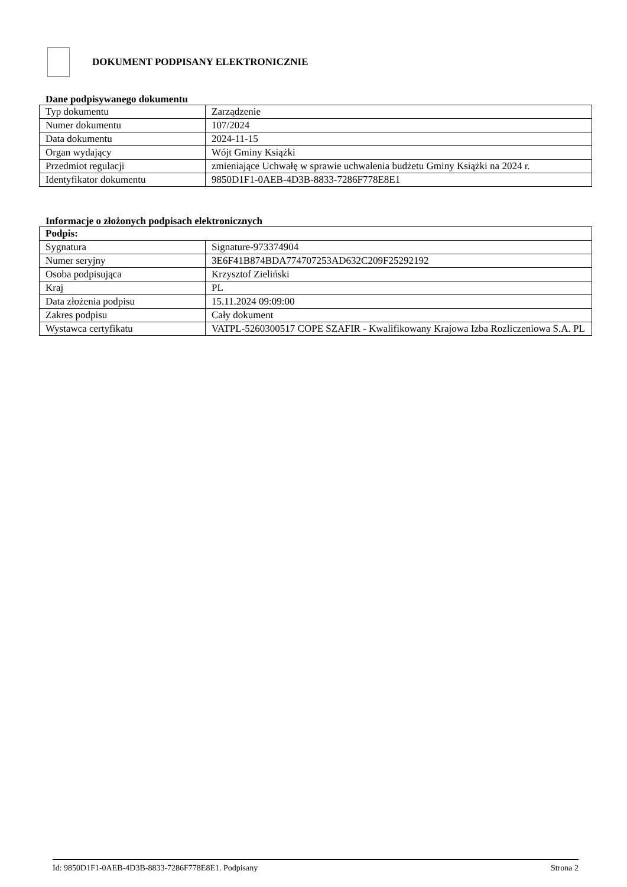DOKUMENT PODPISANY ELEKTRONICZNIE
Dane podpisywanego dokumentu
| Typ dokumentu | Zarządzenie |
| Numer dokumentu | 107/2024 |
| Data dokumentu | 2024-11-15 |
| Organ wydający | Wójt Gminy Książki |
| Przedmiot regulacji | zmieniające Uchwałę w sprawie uchwalenia budżetu Gminy Książki na 2024 r. |
| Identyfikator dokumentu | 9850D1F1-0AEB-4D3B-8833-7286F778E8E1 |
Informacje o złożonych podpisach elektronicznych
| Podpis: | |
| Sygnatura | Signature-973374904 |
| Numer seryjny | 3E6F41B874BDA774707253AD632C209F25292192 |
| Osoba podpisująca | Krzysztof Zieliński |
| Kraj | PL |
| Data złożenia podpisu | 15.11.2024 09:09:00 |
| Zakres podpisu | Cały dokument |
| Wystawca certyfikatu | VATPL-5260300517 COPE SZAFIR - Kwalifikowany Krajowa Izba Rozliczeniowa S.A. PL |
Id: 9850D1F1-0AEB-4D3B-8833-7286F778E8E1. Podpisany Strona 2